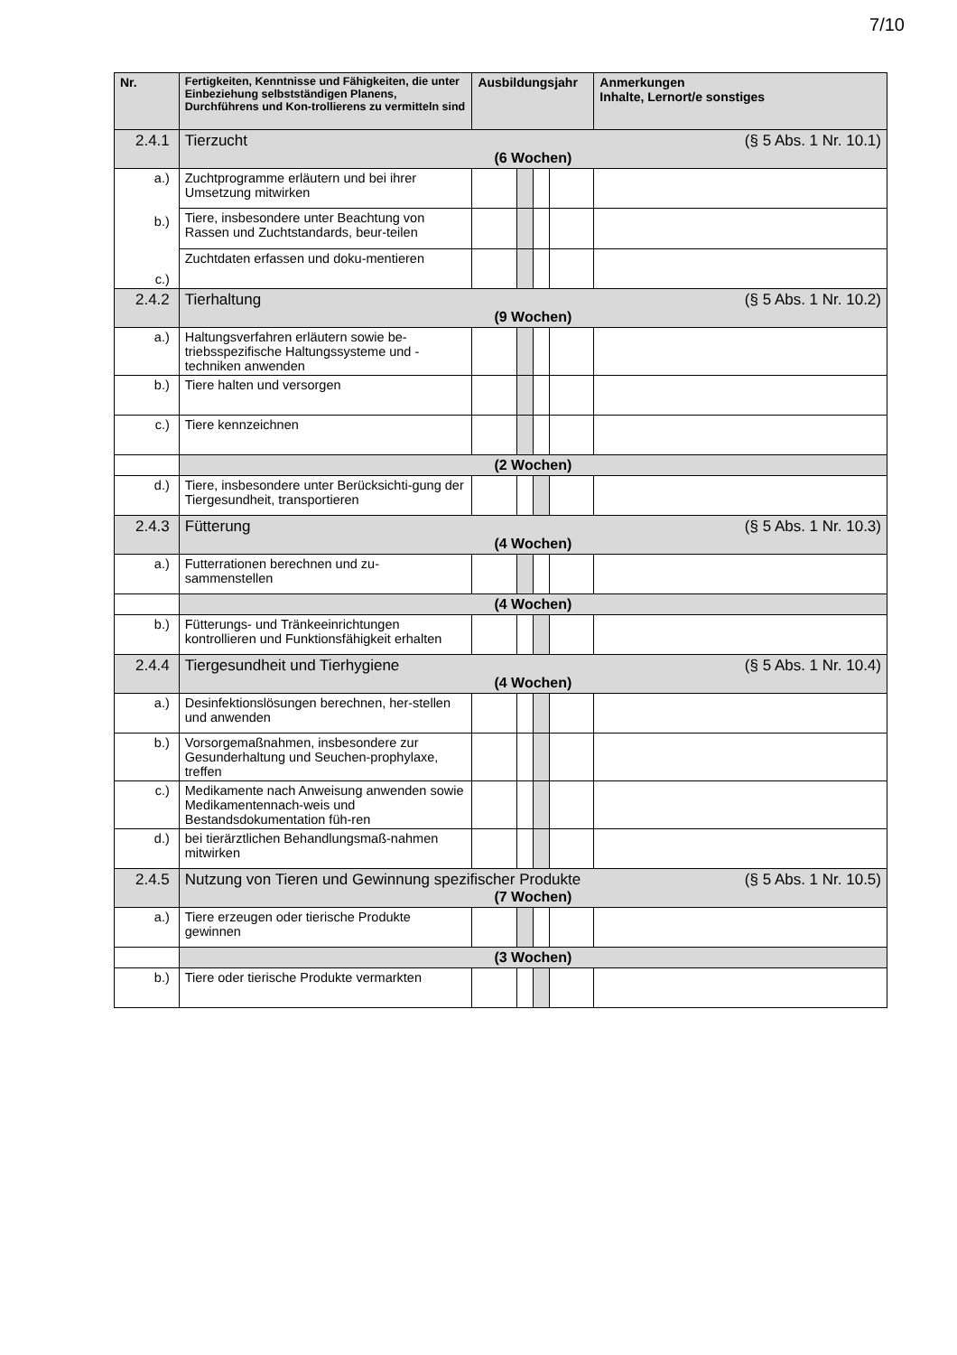7/10
| Nr. | Fertigkeiten, Kenntnisse und Fähigkeiten, die unter Einbeziehung selbstständigen Planens, Durchführens und Kon-trollierens zu vermitteln sind | Ausbildungsjahr | | | | Anmerkungen Inhalte, Lernort/e sonstiges |
| --- | --- | --- | --- | --- | --- | --- |
| 2.4.1 | Tierzucht (§ 5 Abs. 1 Nr. 10.1) (6 Wochen) | | | | | |
| a.) b.) c.) | Zuchtprogramme erläutern und bei ihrer Umsetzung mitwirken | | | | | |
| | Tiere, insbesondere unter Beachtung von Rassen und Zuchtstandards, beur-teilen | | | | | |
| | Zuchtdaten erfassen und doku-mentieren | | | | | |
| 2.4.2 | Tierhaltung (§ 5 Abs. 1 Nr. 10.2) (9 Wochen) | | | | | |
| a.) | Haltungsverfahren erläutern sowie be-triebsspezifische Haltungssysteme und -techniken anwenden | | | | | |
| b.) | Tiere halten und versorgen | | | | | |
| c.) | Tiere kennzeichnen | | | | | |
| | (2 Wochen) | | | | | |
| d.) | Tiere, insbesondere unter Berücksichti-gung der Tiergesundheit, transportieren | | | | | |
| 2.4.3 | Fütterung (§ 5 Abs. 1 Nr. 10.3) (4 Wochen) | | | | | |
| a.) | Futterrationen berechnen und zu-sammenstellen | | | | | |
| | (4 Wochen) | | | | | |
| b.) | Fütterungs- und Tränkeeinrichtungen kontrollieren und Funktionsfähigkeit erhalten | | | | | |
| 2.4.4 | Tiergesundheit und Tierhygiene (§ 5 Abs. 1 Nr. 10.4) (4 Wochen) | | | | | |
| a.) | Desinfektionslösungen berechnen, her-stellen und anwenden | | | | | |
| b.) | Vorsorgemaßnahmen, insbesondere zur Gesunderhaltung und Seuchen-prophylaxe, treffen | | | | | |
| c.) | Medikamente nach Anweisung anwenden sowie Medikamentennach-weis und Bestandsdokumentation füh-ren | | | | | |
| d.) | bei tierärztlichen Behandlungsmaß-nahmen mitwirken | | | | | |
| 2.4.5 | Nutzung von Tieren und Gewinnung spezifischer Produkte (§ 5 Abs. 1 Nr. 10.5) (7 Wochen) | | | | | |
| a.) | Tiere erzeugen oder tierische Produkte gewinnen | | | | | |
| | (3 Wochen) | | | | | |
| b.) | Tiere oder tierische Produkte vermarkten | | | | | |